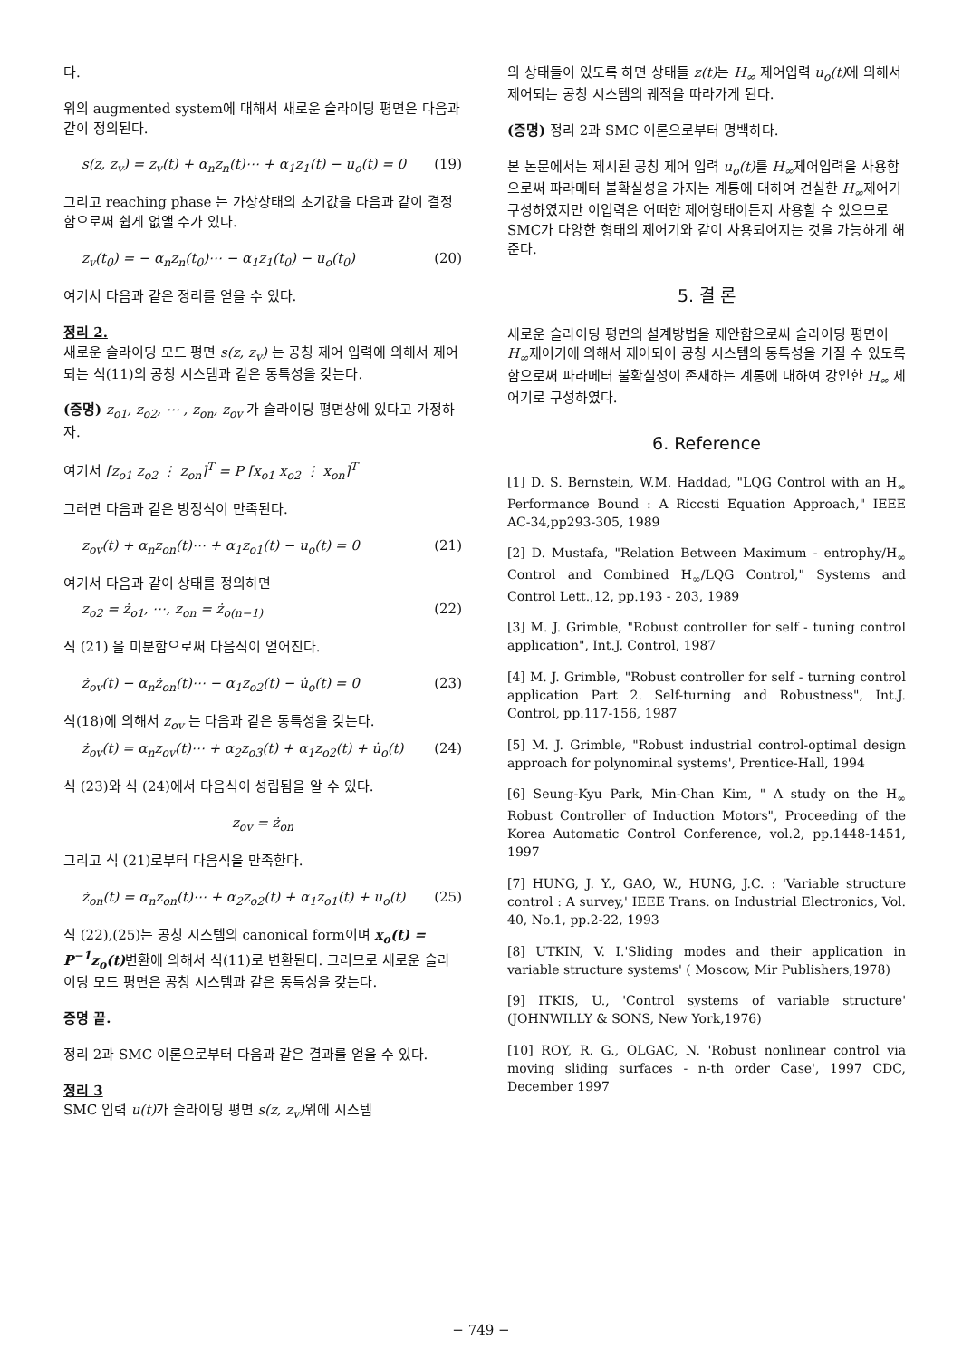다.
위의 augmented system에 대해서 새로운 슬라이딩 평면은 다음과 같이 정의된다.
s(z, z<sub>v</sub>) = z<sub>v</sub>(t) + α<sub>n</sub>z<sub>n</sub>(t)⋯ + α<sub>1</sub>z<sub>1</sub>(t) − u<sub>o</sub>(t) = 0 (19)
그리고 reaching phase 는 가상상태의 초기값을 다음과 같이 결정함으로써 쉽게 없앨 수가 있다.
z<sub>v</sub>(t<sub>0</sub>) = − α<sub>n</sub>z<sub>n</sub>(t<sub>0</sub>)⋯ − α<sub>1</sub>z<sub>1</sub>(t<sub>0</sub>) − u<sub>o</sub>(t<sub>0</sub>) (20)
여기서 다음과 같은 정리를 얻을 수 있다.
정리 2.
새로운 슬라이딩 모드 평면 s(z, z<sub>v</sub>) 는 공칭 제어 입력에 의해서 제어되는 식(11)의 공칭 시스템과 같은 동특성을 갖는다.
(증명) z<sub>o1</sub>, z<sub>o2</sub>, ⋯ , z<sub>on</sub>, z<sub>ov</sub> 가 슬라이딩 평면상에 있다고 가정하자.
여기서 [z<sub>o1</sub> z<sub>o2</sub> ⋮ z<sub>on</sub>]<sup>T</sup> = P [x<sub>o1</sub> x<sub>o2</sub> ⋮ x<sub>on</sub>]<sup>T</sup>
그러면 다음과 같은 방정식이 만족된다.
z<sub>ov</sub>(t) + α<sub>n</sub>z<sub>on</sub>(t)⋯ + α<sub>1</sub>z<sub>o1</sub>(t) − u<sub>o</sub>(t) = 0 (21)
여기서 다음과 같이 상태를 정의하면
z<sub>o2</sub> = ż<sub>o1</sub>, ⋯, z<sub>on</sub> = ż<sub>o(n−1)</sub> (22)
식 (21) 을 미분함으로써 다음식이 얻어진다.
ż<sub>ov</sub>(t) − α<sub>n</sub>ż<sub>on</sub>(t)⋯ − α<sub>1</sub>z<sub>o2</sub>(t) − u̇<sub>o</sub>(t) = 0 (23)
식(18)에 의해서 z<sub>ov</sub> 는 다음과 같은 동특성을 갖는다.
ż<sub>ov</sub>(t) = α<sub>n</sub>z<sub>ov</sub>(t)⋯ + α<sub>2</sub>z<sub>o3</sub>(t) + α<sub>1</sub>z<sub>o2</sub>(t) + u̇<sub>o</sub>(t) (24)
식 (23)와 식 (24)에서 다음식이 성립됨을 알 수 있다.
z<sub>ov</sub> = ż<sub>on</sub>
그리고 식 (21)로부터 다음식을 만족한다.
ż<sub>on</sub>(t) = α<sub>n</sub>z<sub>on</sub>(t)⋯ + α<sub>2</sub>z<sub>o2</sub>(t) + α<sub>1</sub>z<sub>o1</sub>(t) + u<sub>o</sub>(t) (25)
식 (22),(25)는 공칭 시스템의 canonical form이며 x<sub>o</sub>(t) = P<sup>−1</sup>z<sub>o</sub>(t) 변환에 의해서 식(11)로 변환된다. 그러므로 새로운 슬라이딩 모드 평면은 공칭 시스템과 같은 동특성을 갖는다.
증명 끝.
정리 2과 SMC 이론으로부터 다음과 같은 결과를 얻을 수 있다.
정리 3
SMC 입력 u(t) 가 슬라이딩 평면 s(z, z<sub>v</sub>) 위에 시스템
의 상태들이 있도록 하면 상태들 z(t) 는 H<sub>∞</sub> 제어입력 u<sub>o</sub>(t) 에 의해서 제어되는 공칭 시스템의 궤적을 따라가게 된다.
(증명) 정리 2과 SMC 이론으로부터 명백하다.
본 논문에서는 제시된 공칭 제어 입력 u<sub>o</sub>(t) 를 H<sub>∞</sub>제어입력을 사용함으로써 파라메터 불확실성을 가지는 계통에 대하여 견실한 H<sub>∞</sub>제어기 구성하였지만 이입력은 어떠한 제어형태이든지 사용할 수 있으므로 SMC가 다양한 형태의 제어기와 같이 사용되어지는 것을 가능하게 해준다.
5. 결 론
새로운 슬라이딩 평면의 설계방법을 제안함으로써 슬라이딩 평면이 H<sub>∞</sub>제어기에 의해서 제어되어 공칭 시스템의 동특성을 가질 수 있도록 함으로써 파라메터 불확실성이 존재하는 계통에 대하여 강인한 H<sub>∞</sub> 제어기로 구성하였다.
6. Reference
[1] D. S. Bernstein, W.M. Haddad, "LQG Control with an H<sub>∞</sub> Performance Bound : A Riccsti Equation Approach," IEEE AC-34,pp293-305, 1989
[2] D. Mustafa, "Relation Between Maximum - entrophy/H<sub>∞</sub> Control and Combined H<sub>∞</sub>/LQG Control," Systems and Control Lett.,12, pp.193 - 203, 1989
[3] M. J. Grimble, "Robust controller for self - tuning control application", Int.J. Control, 1987
[4] M. J. Grimble, "Robust controller for self - turning control application Part 2. Self-turning and Robustness", Int.J. Control, pp.117-156, 1987
[5] M. J. Grimble, "Robust industrial control-optimal design approach for polynominal systems', Prentice-Hall, 1994
[6] Seung-Kyu Park, Min-Chan Kim, " A study on the H<sub>∞</sub> Robust Controller of Induction Motors", Proceeding of the Korea Automatic Control Conference, vol.2, pp.1448-1451, 1997
[7] HUNG, J. Y., GAO, W., HUNG, J.C. : 'Variable structure control : A survey,' IEEE Trans. on Industrial Electronics, Vol. 40, No.1, pp.2-22, 1993
[8] UTKIN, V. I.'Sliding modes and their application in variable structure systems' ( Moscow, Mir Publishers,1978)
[9] ITKIS, U., 'Control systems of variable structure' (JOHNWILLY & SONS, New York,1976)
[10] ROY, R. G., OLGAC, N. 'Robust nonlinear control via moving sliding surfaces - n-th order Case', 1997 CDC, December 1997
− 749 −